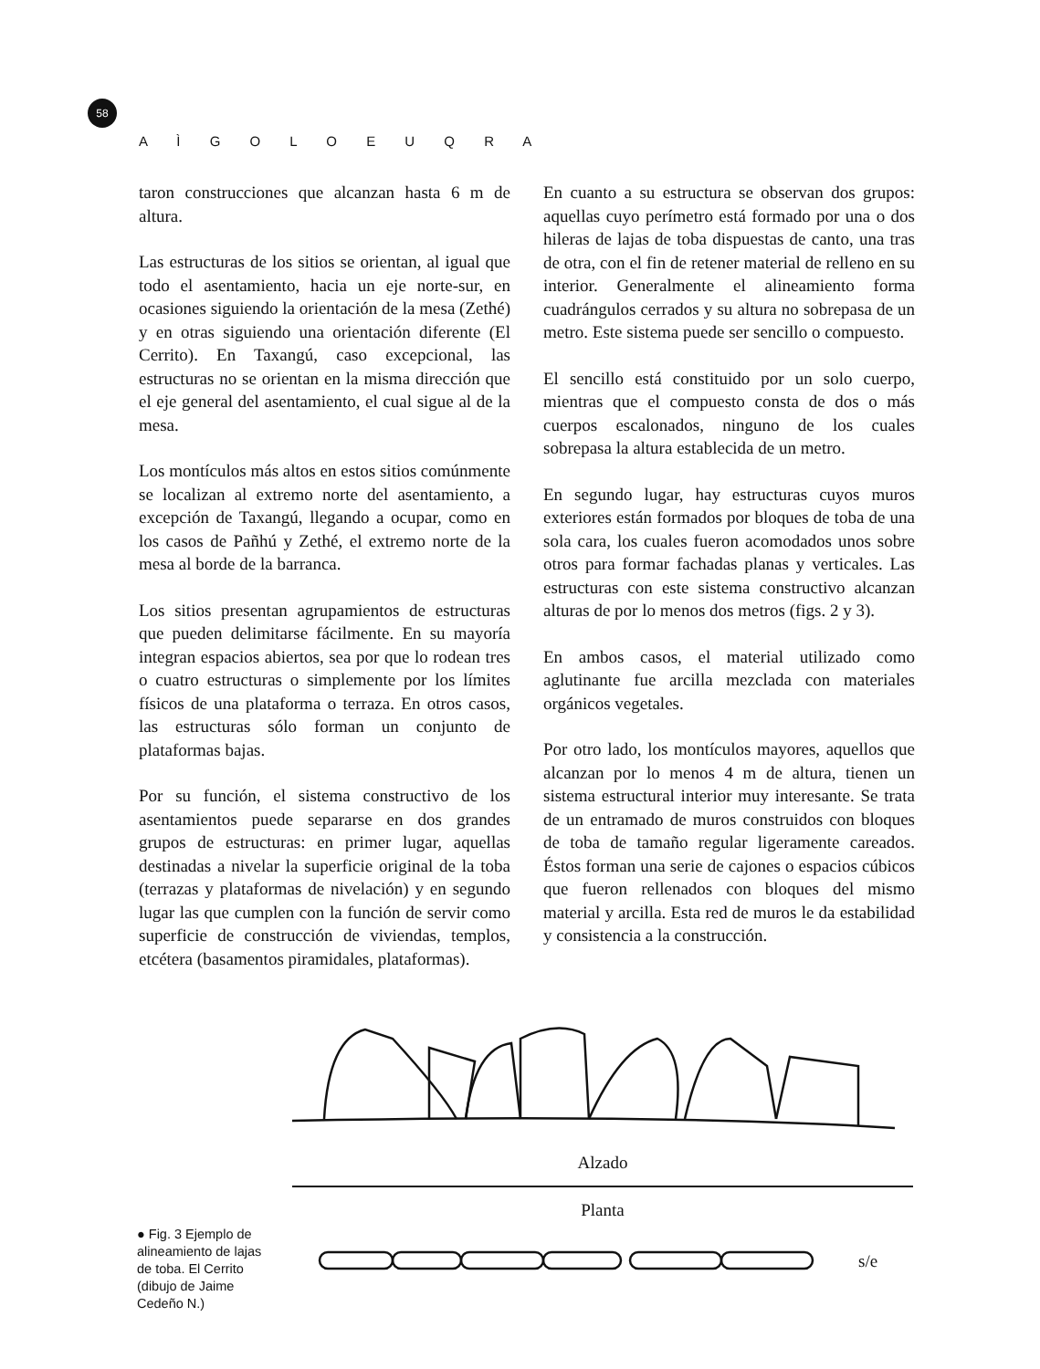58
A Ì G O L O E U Q R A
taron construcciones que alcanzan hasta 6 m de altura.
Las estructuras de los sitios se orientan, al igual que todo el asentamiento, hacia un eje norte-sur, en ocasiones siguiendo la orientación de la mesa (Zethé) y en otras siguiendo una orientación diferente (El Cerrito). En Taxangú, caso excepcional, las estructuras no se orientan en la misma dirección que el eje general del asentamiento, el cual sigue al de la mesa.
Los montículos más altos en estos sitios comúnmente se localizan al extremo norte del asentamiento, a excepción de Taxangú, llegando a ocupar, como en los casos de Pañhú y Zethé, el extremo norte de la mesa al borde de la barranca.
Los sitios presentan agrupamientos de estructuras que pueden delimitarse fácilmente. En su mayoría integran espacios abiertos, sea por que lo rodean tres o cuatro estructuras o simplemente por los límites físicos de una plataforma o terraza. En otros casos, las estructuras sólo forman un conjunto de plataformas bajas.
Por su función, el sistema constructivo de los asentamientos puede separarse en dos grandes grupos de estructuras: en primer lugar, aquellas destinadas a nivelar la superficie original de la toba (terrazas y plataformas de nivelación) y en segundo lugar las que cumplen con la función de servir como superficie de construcción de viviendas, templos, etcétera (basamentos piramidales, plataformas).
En cuanto a su estructura se observan dos grupos: aquellas cuyo perímetro está formado por una o dos hileras de lajas de toba dispuestas de canto, una tras de otra, con el fin de retener material de relleno en su interior. Generalmente el alineamiento forma cuadrángulos cerrados y su altura no sobrepasa de un metro. Este sistema puede ser sencillo o compuesto.
El sencillo está constituido por un solo cuerpo, mientras que el compuesto consta de dos o más cuerpos escalonados, ninguno de los cuales sobrepasa la altura establecida de un metro.
En segundo lugar, hay estructuras cuyos muros exteriores están formados por bloques de toba de una sola cara, los cuales fueron acomodados unos sobre otros para formar fachadas planas y verticales. Las estructuras con este sistema constructivo alcanzan alturas de por lo menos dos metros (figs. 2 y 3).
En ambos casos, el material utilizado como aglutinante fue arcilla mezclada con materiales orgánicos vegetales.
Por otro lado, los montículos mayores, aquellos que alcanzan por lo menos 4 m de altura, tienen un sistema estructural interior muy interesante. Se trata de un entramado de muros construidos con bloques de toba de tamaño regular ligeramente careados. Éstos forman una serie de cajones o espacios cúbicos que fueron rellenados con bloques del mismo material y arcilla. Esta red de muros le da estabilidad y consistencia a la construcción.
● Fig. 3 Ejemplo de alineamiento de lajas de toba. El Cerrito (dibujo de Jaime Cedeño N.)
Alzado
Planta
s/e